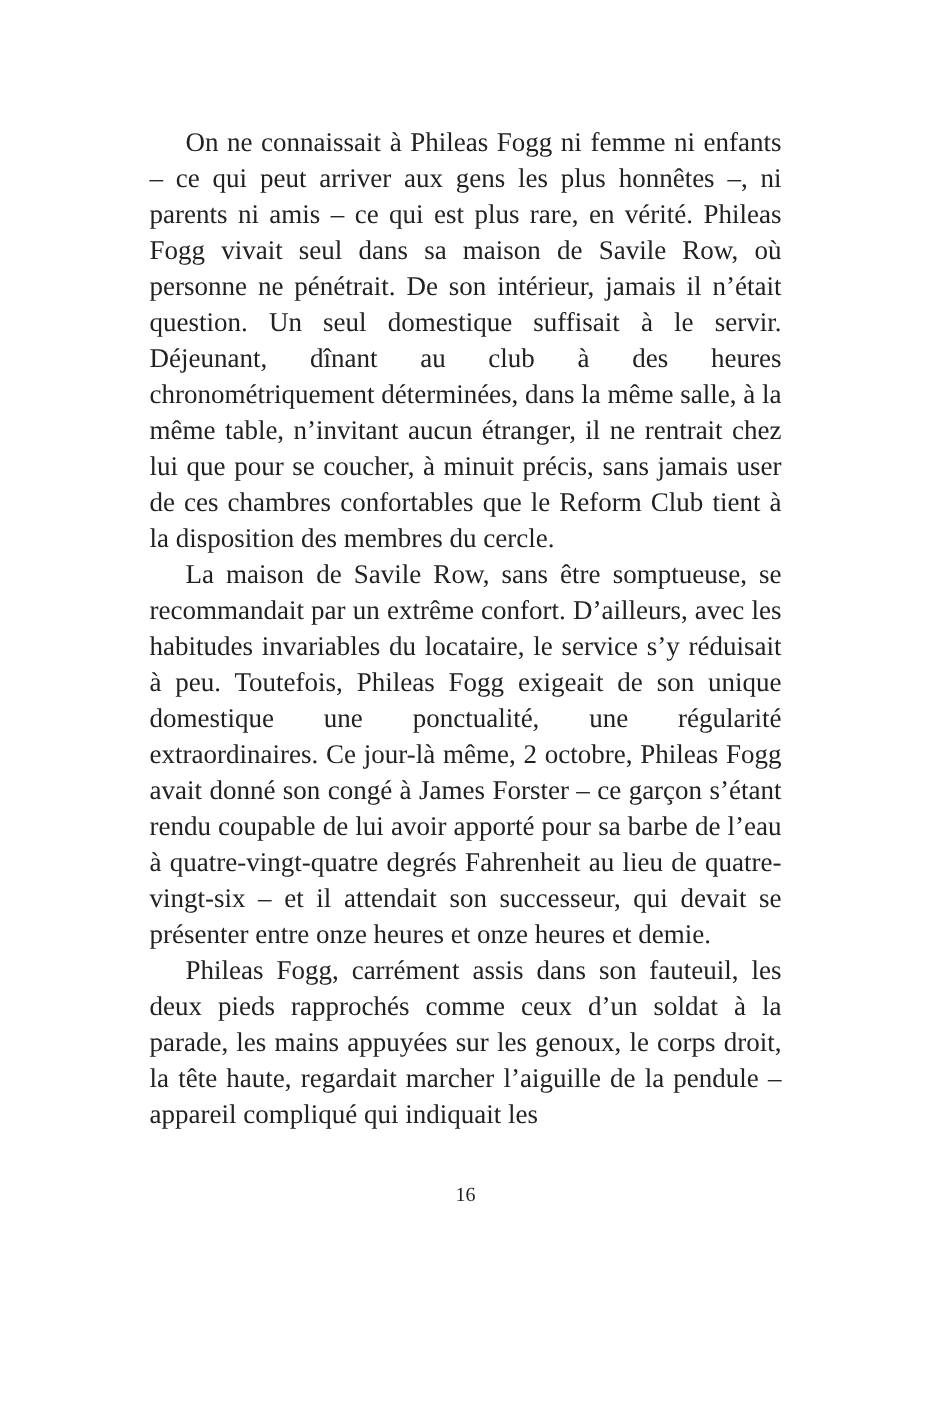On ne connaissait à Phileas Fogg ni femme ni enfants – ce qui peut arriver aux gens les plus honnêtes –, ni parents ni amis – ce qui est plus rare, en vérité. Phileas Fogg vivait seul dans sa maison de Savile Row, où personne ne pénétrait. De son intérieur, jamais il n’était question. Un seul domestique suffisait à le servir. Déjeunant, dînant au club à des heures chronométriquement déterminées, dans la même salle, à la même table, n’invitant aucun étranger, il ne rentrait chez lui que pour se coucher, à minuit précis, sans jamais user de ces chambres confortables que le Reform Club tient à la disposition des membres du cercle.
La maison de Savile Row, sans être somptueuse, se recommandait par un extrême confort. D’ailleurs, avec les habitudes invariables du locataire, le service s’y réduisait à peu. Toutefois, Phileas Fogg exigeait de son unique domestique une ponctualité, une régularité extraordinaires. Ce jour-là même, 2 octobre, Phileas Fogg avait donné son congé à James Forster – ce garçon s’étant rendu coupable de lui avoir apporté pour sa barbe de l’eau à quatre-vingt-quatre degrés Fahrenheit au lieu de quatre-vingt-six – et il attendait son successeur, qui devait se présenter entre onze heures et onze heures et demie.
Phileas Fogg, carrément assis dans son fauteuil, les deux pieds rapprochés comme ceux d’un soldat à la parade, les mains appuyées sur les genoux, le corps droit, la tête haute, regardait marcher l’aiguille de la pendule – appareil compliqué qui indiquait les
16